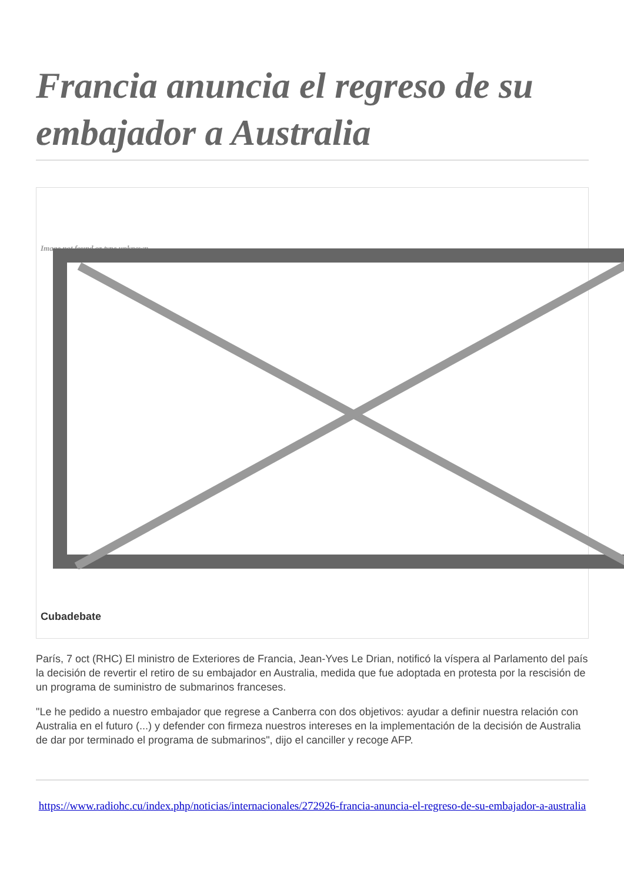Francia anuncia el regreso de su embajador a Australia
Image not found or type unknown
Cubadebate
París, 7 oct (RHC) El ministro de Exteriores de Francia, Jean-Yves Le Drian, notificó la víspera al Parlamento del país la decisión de revertir el retiro de su embajador en Australia, medida que fue adoptada en protesta por la rescisión de un programa de suministro de submarinos franceses.
"Le he pedido a nuestro embajador que regrese a Canberra con dos objetivos: ayudar a definir nuestra relación con Australia en el futuro (...) y defender con firmeza nuestros intereses en la implementación de la decisión de Australia de dar por terminado el programa de submarinos", dijo el canciller y recoge AFP.
https://www.radiohc.cu/index.php/noticias/internacionales/272926-francia-anuncia-el-regreso-de-su-embajador-a-australia